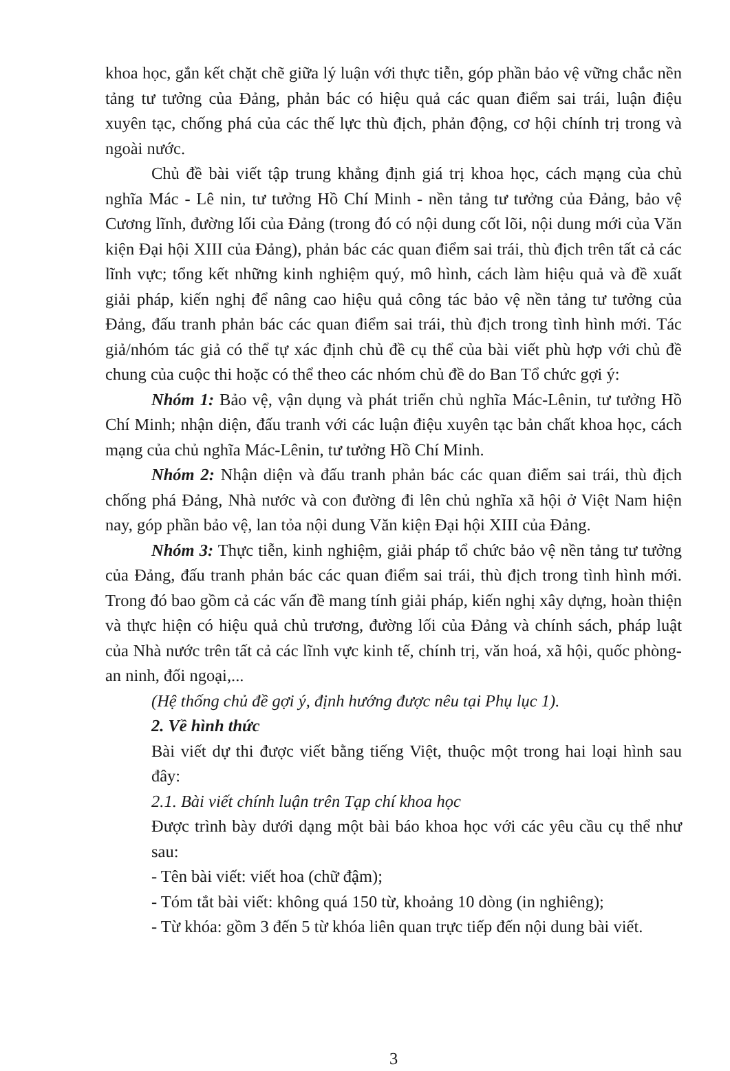khoa học, gắn kết chặt chẽ giữa lý luận với thực tiễn, góp phần bảo vệ vững chắc nền tảng tư tưởng của Đảng, phản bác có hiệu quả các quan điểm sai trái, luận điệu xuyên tạc, chống phá của các thế lực thù địch, phản động, cơ hội chính trị trong và ngoài nước.
Chủ đề bài viết tập trung khẳng định giá trị khoa học, cách mạng của chủ nghĩa Mác - Lê nin, tư tưởng Hồ Chí Minh - nền tảng tư tưởng của Đảng, bảo vệ Cương lĩnh, đường lối của Đảng (trong đó có nội dung cốt lõi, nội dung mới của Văn kiện Đại hội XIII của Đảng), phản bác các quan điểm sai trái, thù địch trên tất cả các lĩnh vực; tổng kết những kinh nghiệm quý, mô hình, cách làm hiệu quả và đề xuất giải pháp, kiến nghị để nâng cao hiệu quả công tác bảo vệ nền tảng tư tưởng của Đảng, đấu tranh phản bác các quan điểm sai trái, thù địch trong tình hình mới. Tác giả/nhóm tác giả có thể tự xác định chủ đề cụ thể của bài viết phù hợp với chủ đề chung của cuộc thi hoặc có thể theo các nhóm chủ đề do Ban Tổ chức gợi ý:
Nhóm 1: Bảo vệ, vận dụng và phát triển chủ nghĩa Mác-Lênin, tư tưởng Hồ Chí Minh; nhận diện, đấu tranh với các luận điệu xuyên tạc bản chất khoa học, cách mạng của chủ nghĩa Mác-Lênin, tư tưởng Hồ Chí Minh.
Nhóm 2: Nhận diện và đấu tranh phản bác các quan điểm sai trái, thù địch chống phá Đảng, Nhà nước và con đường đi lên chủ nghĩa xã hội ở Việt Nam hiện nay, góp phần bảo vệ, lan tỏa nội dung Văn kiện Đại hội XIII của Đảng.
Nhóm 3: Thực tiễn, kinh nghiệm, giải pháp tổ chức bảo vệ nền tảng tư tưởng của Đảng, đấu tranh phản bác các quan điểm sai trái, thù địch trong tình hình mới. Trong đó bao gồm cả các vấn đề mang tính giải pháp, kiến nghị xây dựng, hoàn thiện và thực hiện có hiệu quả chủ trương, đường lối của Đảng và chính sách, pháp luật của Nhà nước trên tất cả các lĩnh vực kinh tế, chính trị, văn hoá, xã hội, quốc phòng-an ninh, đối ngoại,...
(Hệ thống chủ đề gợi ý, định hướng được nêu tại Phụ lục 1).
2. Về hình thức
Bài viết dự thi được viết bằng tiếng Việt, thuộc một trong hai loại hình sau đây:
2.1. Bài viết chính luận trên Tạp chí khoa học
Được trình bày dưới dạng một bài báo khoa học với các yêu cầu cụ thể như sau:
- Tên bài viết: viết hoa (chữ đậm);
- Tóm tắt bài viết: không quá 150 từ, khoảng 10 dòng (in nghiêng);
- Từ khóa: gồm 3 đến 5 từ khóa liên quan trực tiếp đến nội dung bài viết.
3